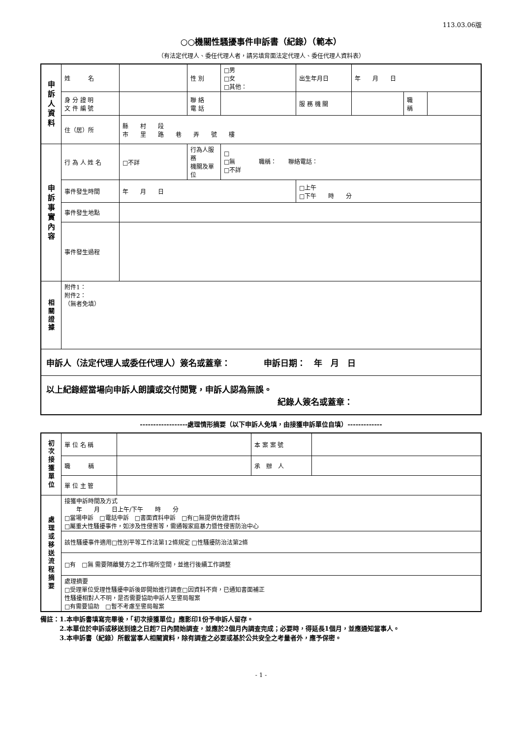113.03.06版
○○機關性騷擾事件申訴書（紀錄）（範本）
（有法定代理人、委任代理人者，請另填背面法定代理人、委任代理人資料表）
| 申 訴 人 資 料 | 姓 名 | | 性 別 | □男 □女 □其他： | 出生年月日 | 年 月 日 | | |
| | 身 分 證 明 文 件 編 號 | | 聯 絡 電 話 | | 服 務 機 關 | | 職 稱 | |
| | 住（居）所 | 縣 村 段 市 里 路 巷 弄 號 樓 | | | | | | |
| 申 訴 事 實 內 容 | 行 為 人 姓 名 | □不詳 | 行為人服務 機關及單位 | □ □無 職稱： 聯絡電話： □不詳 | | | | |
| | 事件發生時間 | 年 月 日 | | | □上午 □下午 時 分 | | | |
| | 事件發生地點 | | | | | | | |
| | 事件發生過程 | | | | | | | |
| 相 關 證 據 | 附件1： 附件2： （無者免填） | | | | | | | |
| 申訴人（法定代理人或委任代理人）簽名或蓋章： 申訴日期： 年 月 日 | | | | | | | | |
| 以上紀錄經當場向申訴人朗讀或交付閱覽，申訴人認為無誤。 紀錄人簽名或蓋章： | | | | | | | | |
------------------處理情形摘要（以下申訴人免填，由接獲申訴單位自填）-------------
| 初 次 接 獲 單 位 | 單 位 名 稱 | | 本 案 案 號 | |
| | 職 稱 | | 承 辦 人 | |
| | 單 位 主 管 | | | |
| 處 理 或 移 送 流 程 摘 要 | 接獲申訴時間及方式 年 月 日上午/下午 時 分 □當場申訴 □電話申訴 □書面資料申訴 □有□無提供佐證資料 □屬重大性騷擾事件，如涉及性侵害等，需通報家庭暴力暨性侵害防治中心 | | | |
| | 該性騷擾事件適用□性別平等工作法第12條規定 □性騷擾防治法第2條 | | | |
| | □有 □無 需要隔離雙方之工作場所空間，並進行後續工作調整 | | | |
| | 處理摘要 □受理單位受理性騷擾申訴後即開始進行調查□因資料不齊，已通知書面補正 性騷擾相對人不明，是否需要協助申訴人至警局報案 □有需要協助 □暫不考慮至警局報案 | | | |
備註：1.本申訴書填寫完畢後，「初次接獲單位」應影印1份予申訴人留存。
　　　2.本單位於申訴或移送到達之日起7日內開始調查，並應於2個月內調查完成；必要時，得延長1個月，並應通知當事人。
　　　3.本申訴書（紀錄）所載當事人相關資料，除有調查之必要或基於公共安全之考量者外，應予保密。
- 1 -